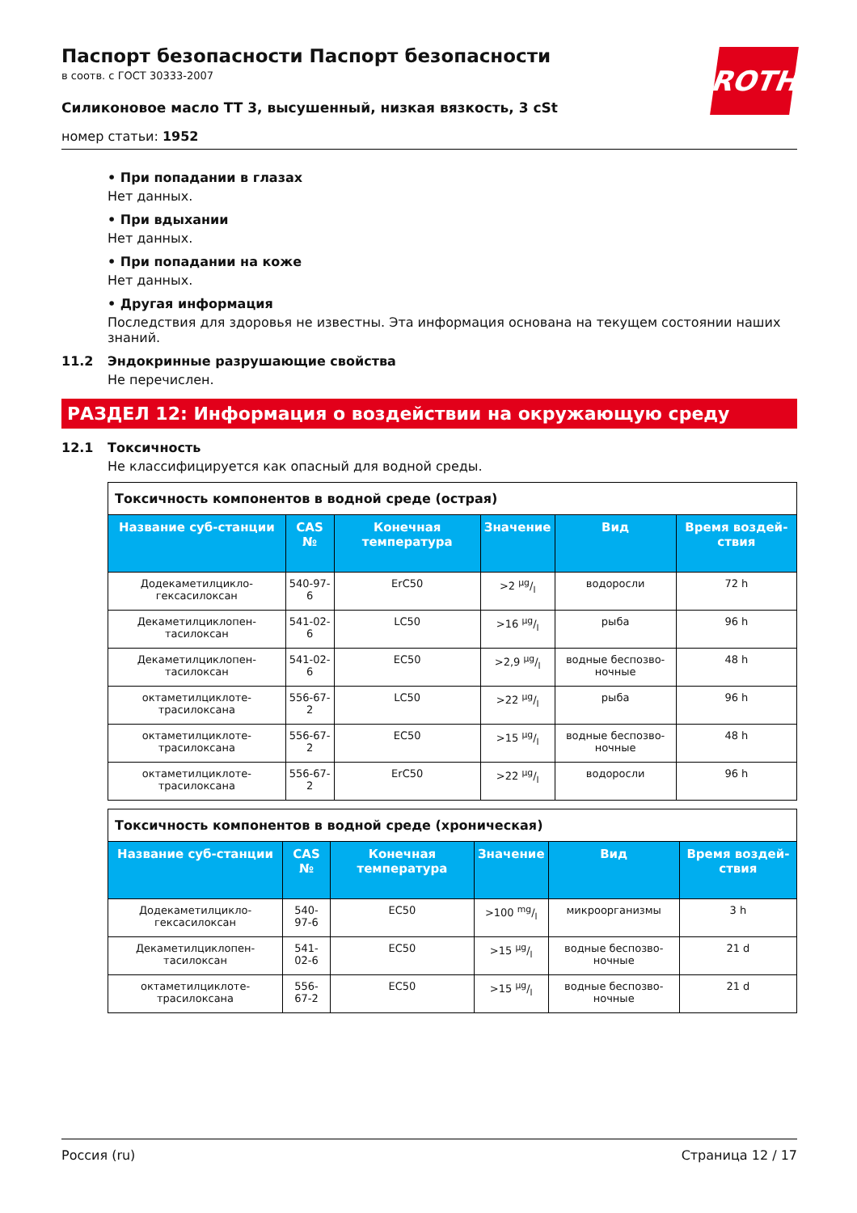Паспорт безопасности Паспорт безопасности
в соотв. с ГОСТ 30333-2007
Силиконовое масло TT 3, высушенный, низкая вязкость, 3 cSt
номер статьи: 1952
ROTH
• При попадании в глазах
Нет данных.
• При вдыхании
Нет данных.
• При попадании на коже
Нет данных.
• Другая информация
Последствия для здоровья не известны. Эта информация основана на текущем состоянии наших знаний.
11.2 Эндокринные разрушающие свойства
Не перечислен.
РАЗДЕЛ 12: Информация о воздействии на окружающую среду
12.1 Токсичность
Не классифицируется как опасный для водной среды.
| Токсичность компонентов в водной среде (острая) | | | | | |
| Название суб-станции | CAS № | Конечная температура | Значение | Вид | Время воздей-ствия |
| Додекаметилцикло-гексасилоксан | 540-97-6 | ErC50 | >2 µg/l | водоросли | 72 h |
| Декаметилциклопен-тасилоксан | 541-02-6 | LC50 | >16 µg/l | рыба | 96 h |
| Декаметилциклопен-тасилоксан | 541-02-6 | EC50 | >2,9 µg/l | водные беспозво-ночные | 48 h |
| октаметилциклоте-трасилоксана | 556-67-2 | LC50 | >22 µg/l | рыба | 96 h |
| октаметилциклоте-трасилоксана | 556-67-2 | EC50 | >15 µg/l | водные беспозво-ночные | 48 h |
| октаметилциклоте-трасилоксана | 556-67-2 | ErC50 | >22 µg/l | водоросли | 96 h |
| Токсичность компонентов в водной среде (хроническая) | | | | | |
| Название суб-станции | CAS № | Конечная температура | Значение | Вид | Время воздей-ствия |
| Додекаметилцикло-гексасилоксан | 540-97-6 | EC50 | >100 mg/l | микроорганизмы | 3 h |
| Декаметилциклопен-тасилоксан | 541-02-6 | EC50 | >15 µg/l | водные беспозво-ночные | 21 d |
| октаметилциклоте-трасилоксана | 556-67-2 | EC50 | >15 µg/l | водные беспозво-ночные | 21 d |
Россия (ru) Страница 12 / 17